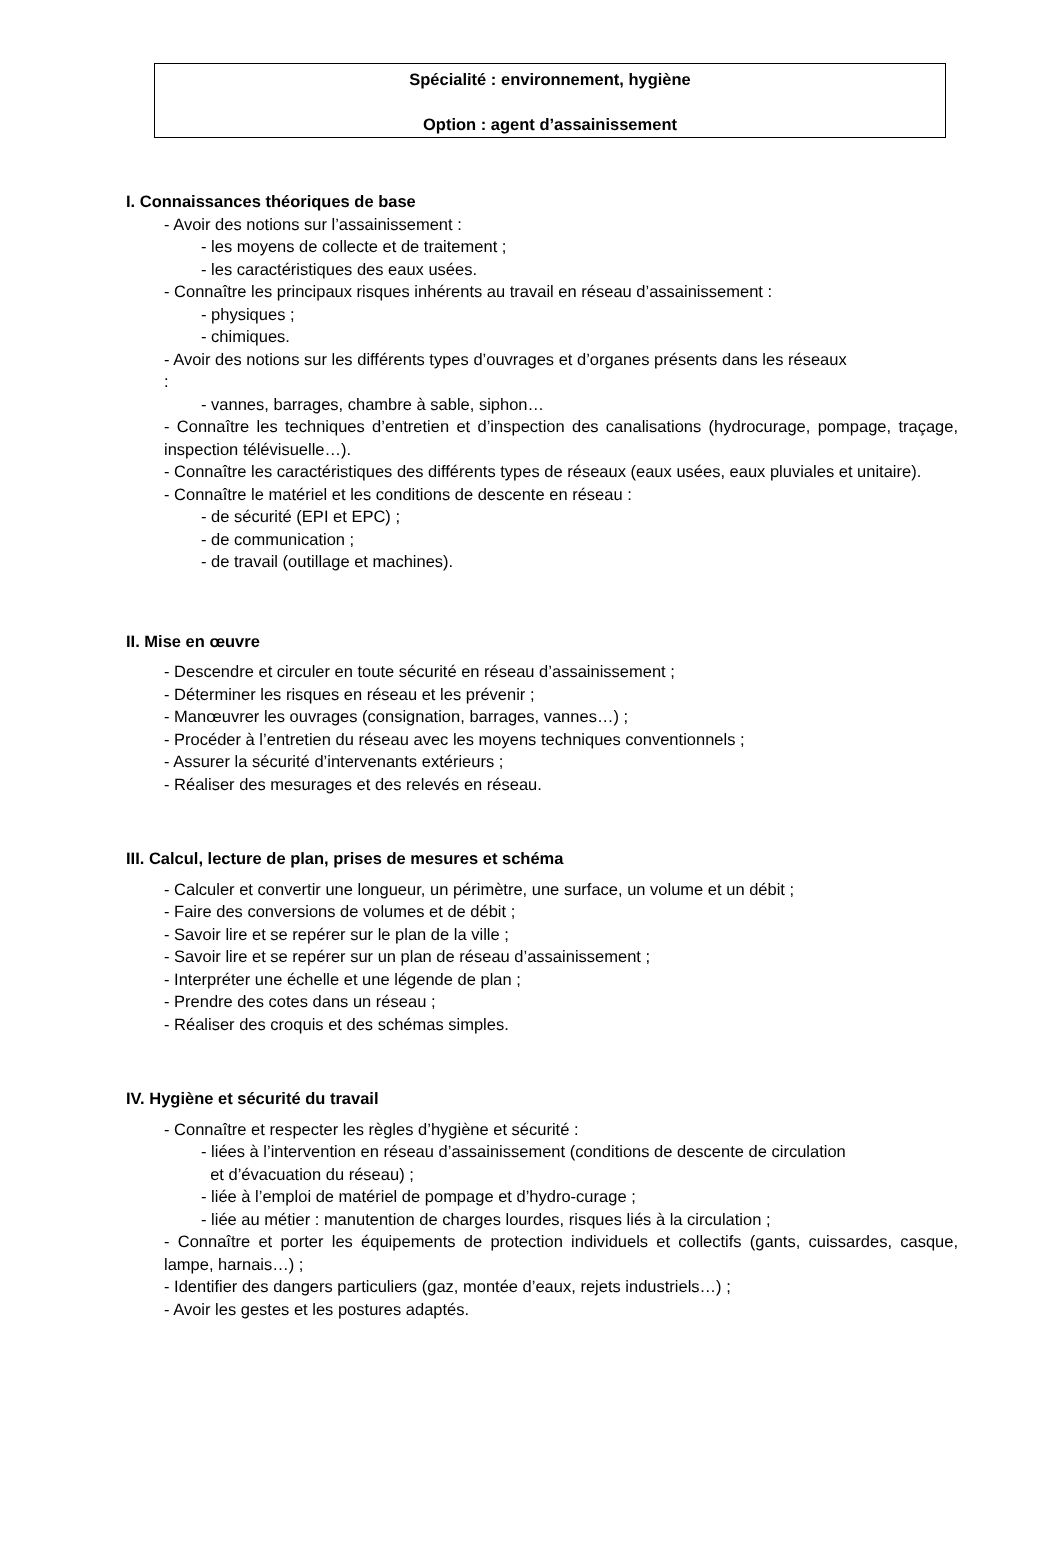Spécialité : environnement, hygiène
Option : agent d’assainissement
I. Connaissances théoriques de base
- Avoir des notions sur l’assainissement :
- les moyens de collecte et de traitement ;
- les caractéristiques des eaux usées.
- Connaître les principaux risques inhérents au travail en réseau d’assainissement :
- physiques ;
- chimiques.
- Avoir des notions sur les différents types d’ouvrages et d’organes présents dans les réseaux
:
- vannes, barrages, chambre à sable, siphon…
- Connaître les techniques d’entretien et d’inspection des canalisations (hydrocurage, pompage, traçage, inspection télévisuelle…).
- Connaître les caractéristiques des différents types de réseaux (eaux usées, eaux pluviales et unitaire).
- Connaître le matériel et les conditions de descente en réseau :
- de sécurité (EPI et EPC) ;
- de communication ;
- de travail (outillage et machines).
II. Mise en œuvre
- Descendre et circuler en toute sécurité en réseau d’assainissement ;
- Déterminer les risques en réseau et les prévenir ;
- Manœuvrer les ouvrages (consignation, barrages, vannes…) ;
- Procéder à l’entretien du réseau avec les moyens techniques conventionnels ;
- Assurer la sécurité d’intervenants extérieurs ;
- Réaliser des mesurages et des relevés en réseau.
III. Calcul, lecture de plan, prises de mesures et schéma
- Calculer et convertir une longueur, un périmètre, une surface, un volume et un débit ;
- Faire des conversions de volumes et de débit ;
- Savoir lire et se repérer sur le plan de la ville ;
- Savoir lire et se repérer sur un plan de réseau d’assainissement ;
- Interpréter une échelle et une légende de plan ;
- Prendre des cotes dans un réseau ;
- Réaliser des croquis et des schémas simples.
IV. Hygiène et sécurité du travail
- Connaître et respecter les règles d’hygiène et sécurité :
- liées à l’intervention en réseau d’assainissement (conditions de descente de circulation
et d’évacuation du réseau) ;
- liée à l’emploi de matériel de pompage et d’hydro-curage ;
- liée au métier : manutention de charges lourdes, risques liés à la circulation ;
- Connaître et porter les équipements de protection individuels et collectifs (gants, cuissardes, casque, lampe, harnais…) ;
- Identifier des dangers particuliers (gaz, montée d’eaux, rejets industriels…) ;
- Avoir les gestes et les postures adaptés.